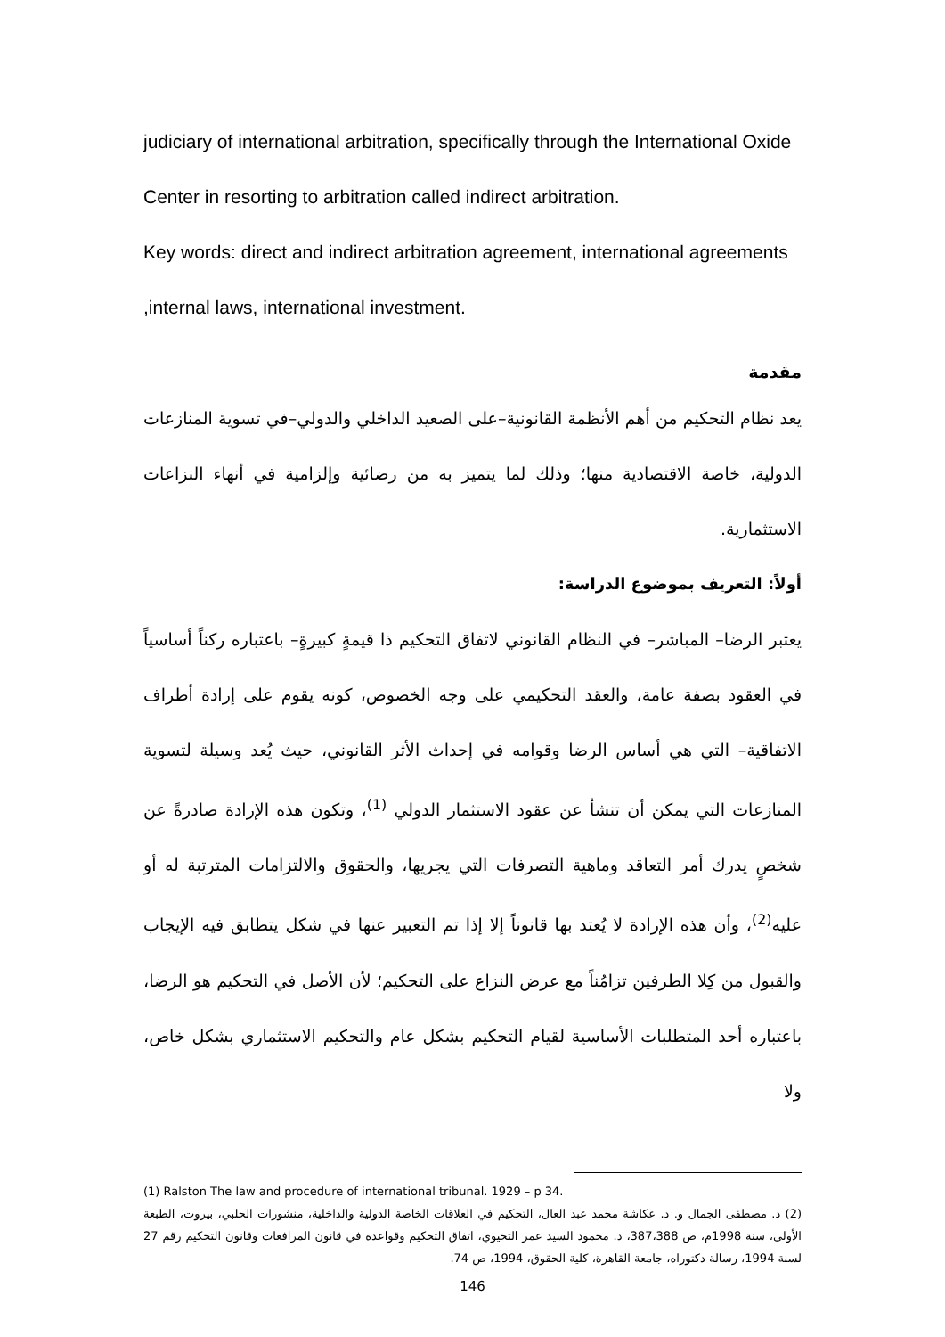judiciary of international arbitration, specifically through the International Oxide Center in resorting to arbitration called indirect arbitration.
Key words: direct and indirect arbitration agreement, international agreements ,internal laws, international investment.
مقدمة
يعد نظام التحكيم من أهم الأنظمة القانونية–على الصعيد الداخلي والدولي–في تسوية المنازعات الدولية، خاصة الاقتصادية منها؛ وذلك لما يتميز به من رضائية وإلزامية في أنهاء النزاعات الاستثمارية.
أولاً: التعريف بموضوع الدراسة:
يعتبر الرضا– المباشر– في النظام القانوني لاتفاق التحكيم ذا قيمةٍ كبيرةٍ– باعتباره ركناً أساسياً في العقود بصفة عامة، والعقد التحكيمي على وجه الخصوص، كونه يقوم على إرادة أطراف الاتفاقية– التي هي أساس الرضا وقوامه في إحداث الأثر القانوني، حيث يُعد وسيلة لتسوية المنازعات التي يمكن أن تنشأ عن عقود الاستثمار الدولي <sup>(1)</sup>، وتكون هذه الإرادة صادرةً عن شخصٍ يدرك أمر التعاقد وماهية التصرفات التي يجريها، والحقوق والالتزامات المترتبة له أو عليه<sup>(2)</sup>، وأن هذه الإرادة لا يُعتد بها قانوناً إلا إذا تم التعبير عنها في شكل يتطابق فيه الإيجاب والقبول من كِلا الطرفين تزامُناً مع عرض النزاع على التحكيم؛ لأن الأصل في التحكيم هو الرضا، باعتباره أحد المتطلبات الأساسية لقيام التحكيم بشكل عام والتحكيم الاستثماري بشكل خاص، ولا
(1) Ralston The law and procedure of international tribunal. 1929 – p 34.
(2) د. مصطفى الجمال و. د. عكاشة محمد عبد العال، التحكيم في العلاقات الخاصة الدولية والداخلية، منشورات الحلبي، بيروت، الطبعة الأولى، سنة 1998م، ص 387،388، د. محمود السيد عمر التحيوي، اتفاق التحكيم وقواعده في قانون المرافعات وقانون التحكيم رقم 27 لسنة 1994، رسالة دكتوراه، جامعة القاهرة، كلية الحقوق، 1994، ص 74.
146